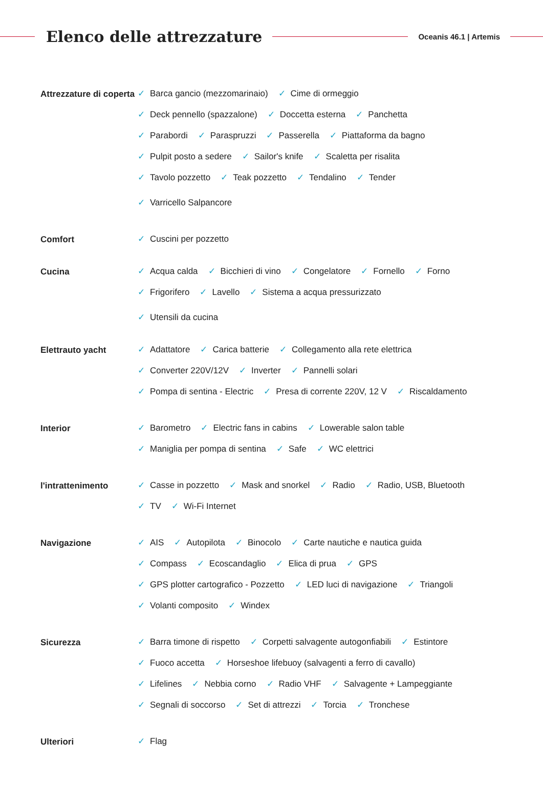Elenco delle attrezzature
Oceanis 46.1 | Artemis
Attrezzature di coperta
✓ Barca gancio (mezzomarinaio) ✓ Cime di ormeggio
✓ Deck pennello (spazzalone) ✓ Doccetta esterna ✓ Panchetta
✓ Parabordi ✓ Paraspruzzi ✓ Passerella ✓ Piattaforma da bagno
✓ Pulpit posto a sedere ✓ Sailor's knife ✓ Scaletta per risalita
✓ Tavolo pozzetto ✓ Teak pozzetto ✓ Tendalino ✓ Tender
✓ Varricello Salpancore
Comfort
✓ Cuscini per pozzetto
Cucina
✓ Acqua calda ✓ Bicchieri di vino ✓ Congelatore ✓ Fornello ✓ Forno
✓ Frigorifero ✓ Lavello ✓ Sistema a acqua pressurizzato
✓ Utensili da cucina
Elettrauto yacht
✓ Adattatore ✓ Carica batterie ✓ Collegamento alla rete elettrica
✓ Converter 220V/12V ✓ Inverter ✓ Pannelli solari
✓ Pompa di sentina - Electric ✓ Presa di corrente 220V, 12 V ✓ Riscaldamento
Interior
✓ Barometro ✓ Electric fans in cabins ✓ Lowerable salon table
✓ Maniglia per pompa di sentina ✓ Safe ✓ WC elettrici
l'intrattenimento
✓ Casse in pozzetto ✓ Mask and snorkel ✓ Radio ✓ Radio, USB, Bluetooth
✓ TV ✓ Wi-Fi Internet
Navigazione
✓ AIS ✓ Autopilota ✓ Binocolo ✓ Carte nautiche e nautica guida
✓ Compass ✓ Ecoscandaglio ✓ Elica di prua ✓ GPS
✓ GPS plotter cartografico - Pozzetto ✓ LED luci di navigazione ✓ Triangoli
✓ Volanti composito ✓ Windex
Sicurezza
✓ Barra timone di rispetto ✓ Corpetti salvagente autogonfiabili ✓ Estintore
✓ Fuoco accetta ✓ Horseshoe lifebuoy (salvagenti a ferro di cavallo)
✓ Lifelines ✓ Nebbia corno ✓ Radio VHF ✓ Salvagente + Lampeggiante
✓ Segnali di soccorso ✓ Set di attrezzi ✓ Torcia ✓ Tronchese
Ulteriori
✓ Flag